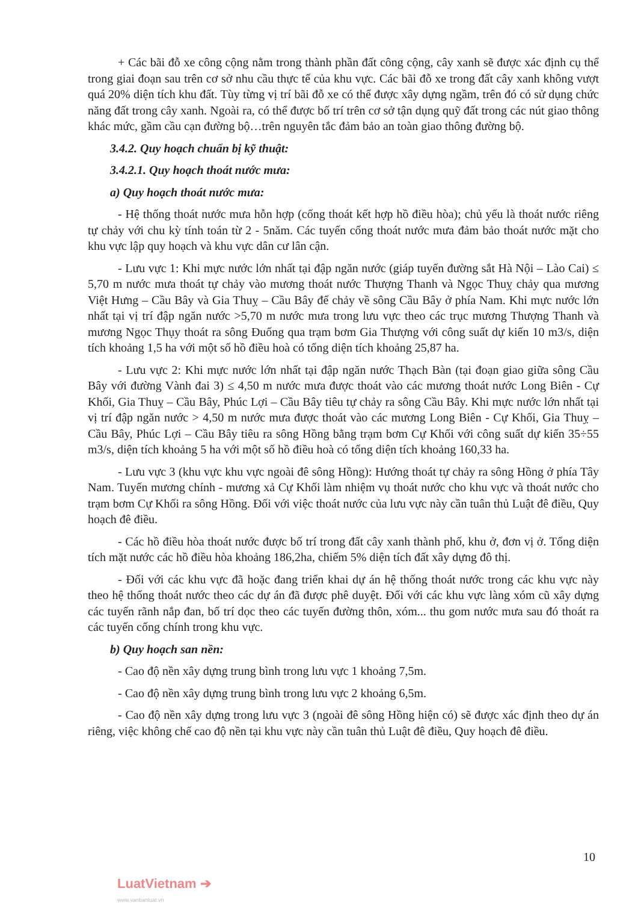+ Các bãi đỗ xe công cộng nằm trong thành phần đất công cộng, cây xanh sẽ được xác định cụ thể trong giai đoạn sau trên cơ sở nhu cầu thực tế của khu vực. Các bãi đỗ xe trong đất cây xanh không vượt quá 20% diện tích khu đất. Tùy từng vị trí bãi đỗ xe có thể được xây dựng ngầm, trên đó có sử dụng chức năng đất trong cây xanh. Ngoài ra, có thể được bố trí trên cơ sở tận dụng quỹ đất trong các nút giao thông khác mức, gầm cầu cạn đường bộ…trên nguyên tắc đảm bảo an toàn giao thông đường bộ.
3.4.2. Quy hoạch chuẩn bị kỹ thuật:
3.4.2.1. Quy hoạch thoát nước mưa:
a) Quy hoạch thoát nước mưa:
- Hệ thống thoát nước mưa hỗn hợp (cống thoát kết hợp hồ điều hòa); chủ yếu là thoát nước riêng tự chảy với chu kỳ tính toán từ 2 - 5năm. Các tuyến cống thoát nước mưa đảm bảo thoát nước mặt cho khu vực lập quy hoạch và khu vực dân cư lân cận.
- Lưu vực 1: Khi mực nước lớn nhất tại đập ngăn nước (giáp tuyến đường sắt Hà Nội – Lào Cai) ≤ 5,70 m nước mưa thoát tự chảy vào mương thoát nước Thượng Thanh và Ngọc Thuỵ chảy qua mương Việt Hưng – Cầu Bây và Gia Thuỵ – Cầu Bây để chảy về sông Cầu Bây ở phía Nam. Khi mực nước lớn nhất tại vị trí đập ngăn nước >5,70 m nước mưa trong lưu vực theo các trục mương Thượng Thanh và mương Ngọc Thụy thoát ra sông Đuống qua trạm bơm Gia Thượng với công suất dự kiến 10 m3/s, diện tích khoảng 1,5 ha với một số hồ điều hoà có tổng diện tích khoảng 25,87 ha.
- Lưu vực 2: Khi mực nước lớn nhất tại đập ngăn nước Thạch Bàn (tại đoạn giao giữa sông Cầu Bây với đường Vành đai 3) ≤ 4,50 m nước mưa được thoát vào các mương thoát nước Long Biên - Cự Khối, Gia Thuỵ – Cầu Bây, Phúc Lợi – Cầu Bây tiêu tự chảy ra sông Cầu Bây. Khi mực nước lớn nhất tại vị trí đập ngăn nước > 4,50 m nước mưa được thoát vào các mương Long Biên - Cự Khối, Gia Thuỵ – Cầu Bây, Phúc Lợi – Cầu Bây tiêu ra sông Hồng bằng trạm bơm Cự Khối với công suất dự kiến 35÷55 m3/s, diện tích khoảng 5 ha với một số hồ điều hoà có tổng diện tích khoảng 160,33 ha.
- Lưu vực 3 (khu vực khu vực ngoài đê sông Hồng): Hướng thoát tự chảy ra sông Hồng ở phía Tây Nam. Tuyến mương chính - mương xả Cự Khối làm nhiệm vụ thoát nước cho khu vực và thoát nước cho trạm bơm Cự Khối ra sông Hồng. Đối với việc thoát nước của lưu vực này cần tuân thủ Luật đê điều, Quy hoạch đê điều.
- Các hồ điều hòa thoát nước được bố trí trong đất cây xanh thành phố, khu ở, đơn vị ở. Tổng diện tích mặt nước các hồ điều hòa khoảng 186,2ha, chiếm 5% diện tích đất xây dựng đô thị.
- Đối với các khu vực đã hoặc đang triển khai dự án hệ thống thoát nước trong các khu vực này theo hệ thống thoát nước theo các dự án đã được phê duyệt. Đối với các khu vực làng xóm cũ xây dựng các tuyến rãnh nắp đan, bố trí dọc theo các tuyến đường thôn, xóm... thu gom nước mưa sau đó thoát ra các tuyến cống chính trong khu vực.
b) Quy hoạch san nền:
- Cao độ nền xây dựng trung bình trong lưu vực 1 khoảng 7,5m.
- Cao độ nền xây dựng trung bình trong lưu vực 2 khoảng 6,5m.
- Cao độ nền xây dựng trong lưu vực 3 (ngoài đê sông Hồng hiện có) sẽ được xác định theo dự án riêng, việc không chế cao độ nền tại khu vực này cần tuân thủ Luật đê điều, Quy hoạch đê điều.
10
LuatVietnam ➔
www.vanbanluat.vn